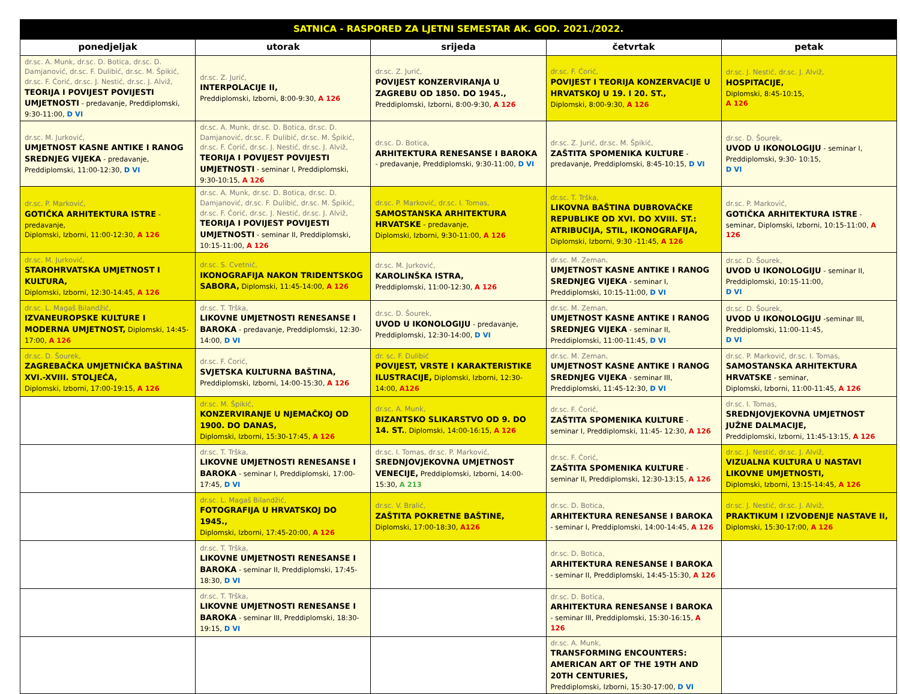| SATNICA - RASPORED ZA LJETNI SEMESTAR AK. GOD. 2021./2022. | | | | |
| ponedjeljak | utorak | srijeda | četvrtak | petak |
| dr.sc. A. Munk, dr.sc. D. Botica, dr.sc. D. Damjanović, dr.sc. F. Dulibić, dr.sc. M. Špikić, dr.sc. F. Ćorić, dr.sc. J. Nestić, dr.sc. J. Alviž, TEORIJA I POVIJEST POVIJESTI UMJETNOSTI - predavanje, Preddiplomski, 9:30-11:00, D VI | dr.sc. Z. Jurić, INTERPOLACIJE II, Preddiplomski, Izborni, 8:00-9:30, A 126 | dr.sc. Z. Jurić, POVIJEST KONZERVIRANJA U ZAGREBU OD 1850. DO 1945., Preddiplomski, Izborni, 8:00-9:30, A 126 | dr.sc. F. Ćorić, POVIJEST I TEORIJA KONZERVACIJE U HRVATSKOJ U 19. I 20. ST., Diplomski, 8:00-9:30, A 126 | dr.sc. J. Nestić, dr.sc. J. Alviž, HOSPITACIJE, Diplomski, 8:45-10:15, A 126 |
| dr.sc. M. Jurković, UMJETNOST KASNE ANTIKE I RANOG SREDNJEG VIJEKA - predavanje, Preddiplomski, 11:00-12:30, D VI | dr.sc. A. Munk, dr.sc. D. Botica, dr.sc. D. Damjanović, dr.sc. F. Dulibić, dr.sc. M. Špikić, dr.sc. F. Ćorić, dr.sc. J. Nestić, dr.sc. J. Alviž, TEORIJA I POVIJEST POVIJESTI UMJETNOSTI - seminar I, Preddiplomski, 9:30-10:15, A 126 | dr.sc. D. Botica, ARHITEKTURA RENESANSE I BAROKA - predavanje, Preddiplomski, 9:30-11:00, D VI | dr.sc. Z. Jurić, dr.sc. M. Špikić, ZAŠTITA SPOMENIKA KULTURE - predavanje, Preddiplomski, 8:45-10:15, D VI | dr.sc. D. Šourek, UVOD U IKONOLOGIJU - seminar I, Preddiplomski, 9:30- 10:15, D VI |
| dr.sc. P. Marković, GOTIČKA ARHITEKTURA ISTRE - predavanje, Diplomski, Izborni, 11:00-12:30, A 126 | dr.sc. A. Munk, dr.sc. D. Botica, dr.sc. D. Damjanović, dr.sc. F. Dulibić, dr.sc. M. Špikić, dr.sc. F. Ćorić, dr.sc. J. Nestić, dr.sc. J. Alviž, TEORIJA I POVIJEST POVIJESTI UMJETNOSTI - seminar II, Preddiplomski, 10:15-11:00, A 126 | dr.sc. P. Marković, dr.sc. I. Tomas, SAMOSTANSKA ARHITEKTURA HRVATSKE - predavanje, Diplomski, Izborni, 9:30-11:00, A 126 | dr.sc. T. Trška, LIKOVNA BAŠTINA DUBROVAČKE REPUBLIKE OD XVI. DO XVIII. ST.: ATRIBUCIJA, STIL, IKONOGRAFIJA, Diplomski, Izborni, 9:30 -11:45, A 126 | dr.sc. P. Marković, GOTIČKA ARHITEKTURA ISTRE - seminar, Diplomski, Izborni, 10:15-11:00, A 126 |
| dr.sc. M. Jurković, STAROHRVATSKA UMJETNOST I KULTURA, Diplomski, Izborni, 12:30-14:45, A 126 | dr.sc. S. Cvetnić, IKONOGRAFIJA NAKON TRIDENTSKOG SABORA, Diplomski, 11:45-14:00, A 126 | dr.sc. M. Jurković, KAROLINŠKA ISTRA, Preddiplomski, 11:00-12:30, A 126 | dr.sc. M. Zeman, UMJETNOST KASNE ANTIKE I RANOG SREDNJEG VIJEKA - seminar I, Preddiplomski, 10:15-11:00, D VI | dr.sc. D. Šourek, UVOD U IKONOLOGIJU - seminar II, Preddiplomski, 10:15-11:00, D VI |
| dr.sc. L. Magaš Bilandžić, IZVANEUROPSKE KULTURE I MODERNA UMJETNOST, Diplomski, 14:45-17:00, A 126 | dr.sc. T. Trška, LIKOVNE UMJETNOSTI RENESANSE I BAROKA - predavanje, Preddiplomski, 12:30-14:00, D VI | dr.sc. D. Šourek, UVOD U IKONOLOGIJU - predavanje, Preddiplomski, 12:30-14:00, D VI | dr.sc. M. Zeman, UMJETNOST KASNE ANTIKE I RANOG SREDNJEG VIJEKA - seminar II, Preddiplomski, 11:00-11:45, D VI | dr.sc. D. Šourek, UVOD U IKONOLOGIJU -seminar III, Preddiplomski, 11:00-11:45, D VI |
| dr.sc. D. Šourek, ZAGREBAČKA UMJETNIČKA BAŠTINA XVI.-XVIII. STOLJEĆA, Diplomski, Izborni, 17:00-19:15, A 126 | dr.sc. F. Ćorić, SVJETSKA KULTURNA BAŠTINA, Preddiplomski, Izborni, 14:00-15:30, A 126 | dr. sc. F. Dulibić POVIJEST, VRSTE I KARAKTERISTIKE ILUSTRACIJE, Diplomski, Izborni, 12:30-14:00, A126 | dr.sc. M. Zeman, UMJETNOST KASNE ANTIKE I RANOG SREDNJEG VIJEKA - seminar III, Preddiplomski, 11:45-12:30, D VI | dr.sc. P. Marković, dr.sc. I. Tomas, SAMOSTANSKA ARHITEKTURA HRVATSKE - seminar, Diplomski, Izborni, 11:00-11:45, A 126 |
| | dr.sc. M. Špikić, KONZERVIRANJE U NJEMAČKOJ OD 1900. DO DANAS, Diplomski, Izborni, 15:30-17:45, A 126 | dr.sc. A. Munk, BIZANTSKO SLIKARSTVO OD 9. DO 14. ST. , Diplomski, 14:00-16:15, A 126 | dr.sc. F. Ćorić, ZAŠTITA SPOMENIKA KULTURE - seminar I, Preddiplomski, 11:45- 12:30, A 126 | dr.sc. I. Tomas, SREDNJOVJEKOVNA UMJETNOST JUŽNE DALMACIJE, Preddiplomski, Izborni, 11:45-13:15, A 126 |
| | dr.sc. T. Trška, LIKOVNE UMJETNOSTI RENESANSE I BAROKA - seminar I, Preddiplomski, 17:00-17:45, D VI | dr.sc. I. Tomas, dr.sc. P. Marković, SREDNJOVJEKOVNA UMJETNOST VENECIJE, Preddiplomski, Izborni, 14:00-15:30, A 213 | dr.sc. F. Ćorić, ZAŠTITA SPOMENIKA KULTURE - seminar II, Preddiplomski, 12:30-13:15, A 126 | dr.sc. J. Nestić, dr.sc. J. Alviž, VIZUALNA KULTURA U NASTAVI LIKOVNE UMJETNOSTI, Diplomski, Izborni, 13:15-14:45, A 126 |
| | dr.sc. L. Magaš Bilandžić, FOTOGRAFIJA U HRVATSKOJ DO 1945., Diplomski, Izborni, 17:45-20:00, A 126 | dr.sc. V. Bralić, ZAŠTITA POKRETNE BAŠTINE, Diplomski, 17:00-18:30, A126 | dr.sc. D. Botica, ARHITEKTURA RENESANSE I BAROKA - seminar I, Preddiplomski, 14:00-14:45, A 126 | dr.sc. J. Nestić, dr.sc. J. Alviž, PRAKTIKUM I IZVOĐENJE NASTAVE II, Diplomski, 15:30-17:00, A 126 |
| | dr.sc. T. Trška, LIKOVNE UMJETNOSTI RENESANSE I BAROKA - seminar II, Preddiplomski, 17:45-18:30, D VI | | dr.sc. D. Botica, ARHITEKTURA RENESANSE I BAROKA - seminar II, Preddiplomski, 14:45-15:30, A 126 | |
| | dr.sc. T. Trška, LIKOVNE UMJETNOSTI RENESANSE I BAROKA - seminar III, Preddiplomski, 18:30-19:15, D VI | | dr.sc. D. Botica, ARHITEKTURA RENESANSE I BAROKA - seminar III, Preddiplomski, 15:30-16:15, A 126 | |
| | | | dr.sc. A. Munk, TRANSFORMING ENCOUNTERS: AMERICAN ART OF THE 19TH AND 20TH CENTURIES, Preddiplomski, Izborni, 15:30-17:00, D VI | |